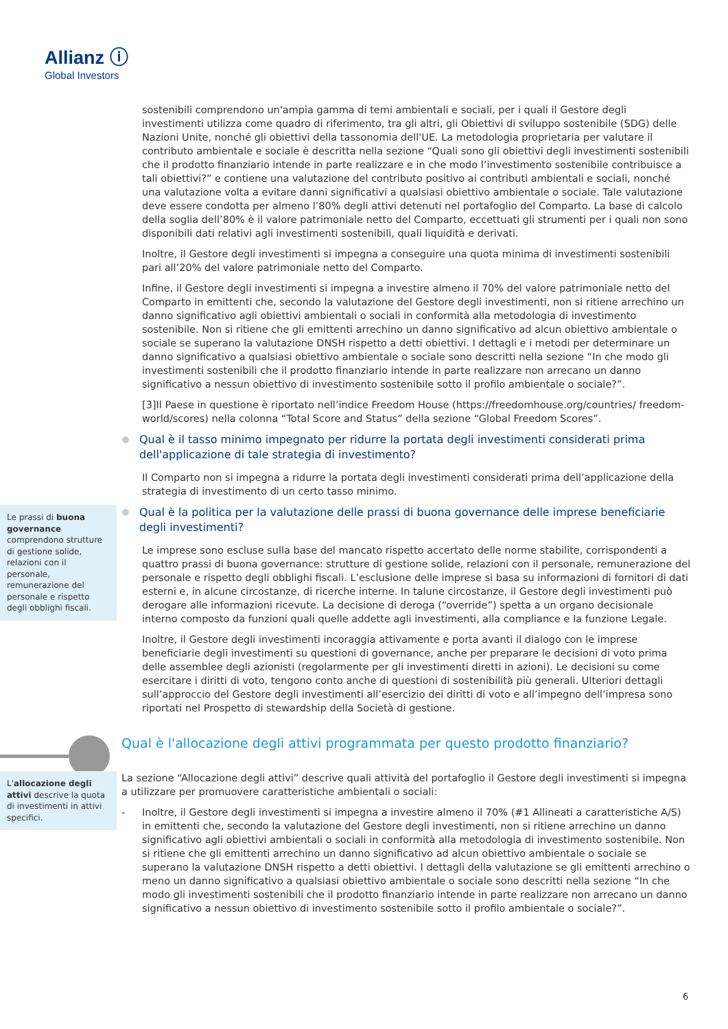Allianz ⓘ
Global Investors
sostenibili comprendono un'ampia gamma di temi ambientali e sociali, per i quali il Gestore degli investimenti utilizza come quadro di riferimento, tra gli altri, gli Obiettivi di sviluppo sostenibile (SDG) delle Nazioni Unite, nonché gli obiettivi della tassonomia dell'UE. La metodologia proprietaria per valutare il contributo ambientale e sociale è descritta nella sezione “Quali sono gli obiettivi degli investimenti sostenibili che il prodotto finanziario intende in parte realizzare e in che modo l’investimento sostenibile contribuisce a tali obiettivi?” e contiene una valutazione del contributo positivo ai contributi ambientali e sociali, nonché una valutazione volta a evitare danni significativi a qualsiasi obiettivo ambientale o sociale. Tale valutazione deve essere condotta per almeno l’80% degli attivi detenuti nel portafoglio del Comparto. La base di calcolo della soglia dell’80% è il valore patrimoniale netto del Comparto, eccettuati gli strumenti per i quali non sono disponibili dati relativi agli investimenti sostenibili, quali liquidità e derivati.
Inoltre, il Gestore degli investimenti si impegna a conseguire una quota minima di investimenti sostenibili pari all’20% del valore patrimoniale netto del Comparto.
Infine, il Gestore degli investimenti si impegna a investire almeno il 70% del valore patrimoniale netto del Comparto in emittenti che, secondo la valutazione del Gestore degli investimenti, non si ritiene arrechino un danno significativo agli obiettivi ambientali o sociali in conformità alla metodologia di investimento sostenibile. Non si ritiene che gli emittenti arrechino un danno significativo ad alcun obiettivo ambientale o sociale se superano la valutazione DNSH rispetto a detti obiettivi. I dettagli e i metodi per determinare un danno significativo a qualsiasi obiettivo ambientale o sociale sono descritti nella sezione “In che modo gli investimenti sostenibili che il prodotto finanziario intende in parte realizzare non arrecano un danno significativo a nessun obiettivo di investimento sostenibile sotto il profilo ambientale o sociale?”.
[3]Il Paese in questione è riportato nell’indice Freedom House (https://freedomhouse.org/countries/ freedom-world/scores) nella colonna “Total Score and Status” della sezione “Global Freedom Scores”.
Qual è il tasso minimo impegnato per ridurre la portata degli investimenti considerati prima dell'applicazione di tale strategia di investimento?
Il Comparto non si impegna a ridurre la portata degli investimenti considerati prima dell’applicazione della strategia di investimento di un certo tasso minimo.
Le prassi di buona governance comprendono strutture di gestione solide, relazioni con il personale, remunerazione del personale e rispetto degli obblighi fiscali.
Qual è la politica per la valutazione delle prassi di buona governance delle imprese beneficiarie degli investimenti?
Le imprese sono escluse sulla base del mancato rispetto accertato delle norme stabilite, corrispondenti a quattro prassi di buona governance: strutture di gestione solide, relazioni con il personale, remunerazione del personale e rispetto degli obblighi fiscali. L’esclusione delle imprese si basa su informazioni di fornitori di dati esterni e, in alcune circostanze, di ricerche interne. In talune circostanze, il Gestore degli investimenti può derogare alle informazioni ricevute. La decisione di deroga (“override”) spetta a un organo decisionale interno composto da funzioni quali quelle addette agli investimenti, alla compliance e la funzione Legale.
Inoltre, il Gestore degli investimenti incoraggia attivamente e porta avanti il dialogo con le imprese beneficiarie degli investimenti su questioni di governance, anche per preparare le decisioni di voto prima delle assemblee degli azionisti (regolarmente per gli investimenti diretti in azioni). Le decisioni su come esercitare i diritti di voto, tengono conto anche di questioni di sostenibilità più generali. Ulteriori dettagli sull’approccio del Gestore degli investimenti all’esercizio dei diritti di voto e all’impegno dell’impresa sono riportati nel Prospetto di stewardship della Società di gestione.
Qual è l'allocazione degli attivi programmata per questo prodotto finanziario?
L'allocazione degli attivi descrive la quota di investimenti in attivi specifici.
La sezione “Allocazione degli attivi” descrive quali attività del portafoglio il Gestore degli investimenti si impegna a utilizzare per promuovere caratteristiche ambientali o sociali:
- Inoltre, il Gestore degli investimenti si impegna a investire almeno il 70% (#1 Allineati a caratteristiche A/S) in emittenti che, secondo la valutazione del Gestore degli investimenti, non si ritiene arrechino un danno significativo agli obiettivi ambientali o sociali in conformità alla metodologia di investimento sostenibile. Non si ritiene che gli emittenti arrechino un danno significativo ad alcun obiettivo ambientale o sociale se superano la valutazione DNSH rispetto a detti obiettivi. I dettagli della valutazione se gli emittenti arrechino o meno un danno significativo a qualsiasi obiettivo ambientale o sociale sono descritti nella sezione “In che modo gli investimenti sostenibili che il prodotto finanziario intende in parte realizzare non arrecano un danno significativo a nessun obiettivo di investimento sostenibile sotto il profilo ambientale o sociale?”.
6